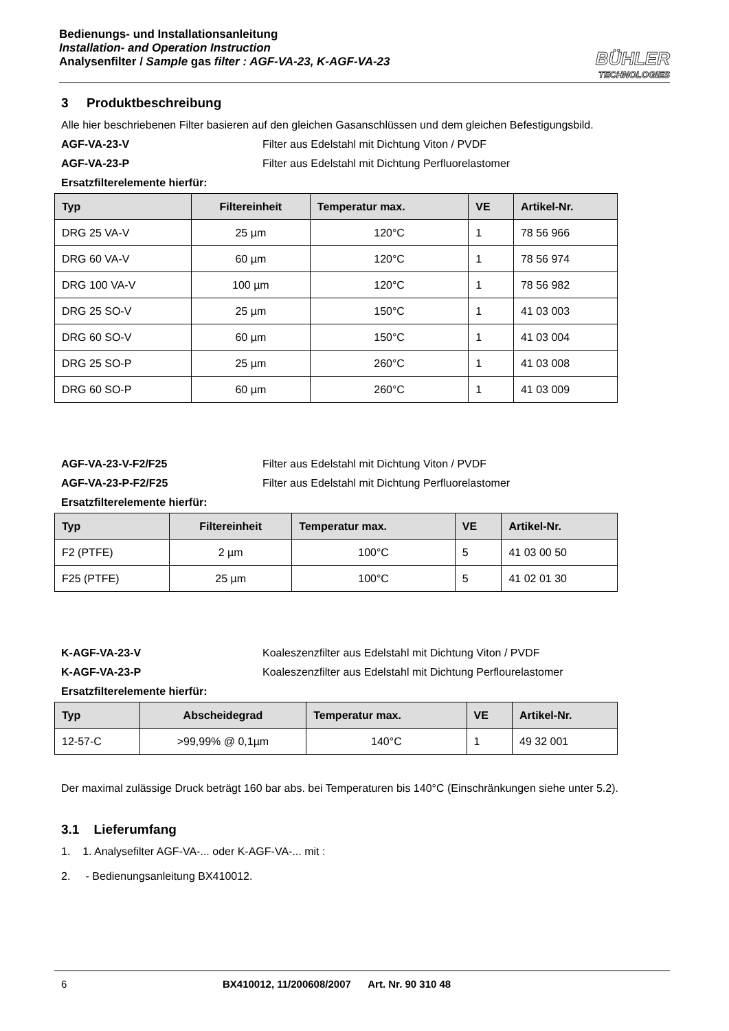Bedienungs- und Installationsanleitung
Installation- and Operation Instruction
Analysenfilter / Sample gas filter : AGF-VA-23, K-AGF-VA-23
BÜHLER
TECHNOLOGIES
3 Produktbeschreibung
Alle hier beschriebenen Filter basieren auf den gleichen Gasanschlüssen und dem gleichen Befestigungsbild.
AGF-VA-23-V Filter aus Edelstahl mit Dichtung Viton / PVDF
AGF-VA-23-P Filter aus Edelstahl mit Dichtung Perfluorelastomer
Ersatzfilterelemente hierfür:
| Typ | Filtereinheit | Temperatur max. | VE | Artikel-Nr. |
| --- | --- | --- | --- | --- |
| DRG 25 VA-V | 25 µm | 120°C | 1 | 78 56 966 |
| DRG 60 VA-V | 60 µm | 120°C | 1 | 78 56 974 |
| DRG 100 VA-V | 100 µm | 120°C | 1 | 78 56 982 |
| DRG 25 SO-V | 25 µm | 150°C | 1 | 41 03 003 |
| DRG 60 SO-V | 60 µm | 150°C | 1 | 41 03 004 |
| DRG 25 SO-P | 25 µm | 260°C | 1 | 41 03 008 |
| DRG 60 SO-P | 60 µm | 260°C | 1 | 41 03 009 |
AGF-VA-23-V-F2/F25 Filter aus Edelstahl mit Dichtung Viton / PVDF
AGF-VA-23-P-F2/F25 Filter aus Edelstahl mit Dichtung Perfluorelastomer
Ersatzfilterelemente hierfür:
| Typ | Filtereinheit | Temperatur max. | VE | Artikel-Nr. |
| --- | --- | --- | --- | --- |
| F2 (PTFE) | 2 µm | 100°C | 5 | 41 03 00 50 |
| F25 (PTFE) | 25 µm | 100°C | 5 | 41 02 01 30 |
K-AGF-VA-23-V Koaleszenzfilter aus Edelstahl mit Dichtung Viton / PVDF
K-AGF-VA-23-P Koaleszenzfilter aus Edelstahl mit Dichtung Perflourelastomer
Ersatzfilterelemente hierfür:
| Typ | Abscheidegrad | Temperatur max. | VE | Artikel-Nr. |
| --- | --- | --- | --- | --- |
| 12-57-C | >99,99% @ 0,1µm | 140°C | 1 | 49 32 001 |
Der maximal zulässige Druck beträgt 160 bar abs. bei Temperaturen bis 140°C (Einschränkungen siehe unter 5.2).
3.1 Lieferumfang
1. 1. Analysefilter AGF-VA-... oder K-AGF-VA-... mit :
2. - Bedienungsanleitung BX410012.
6 BX410012, 11/200608/2007 Art. Nr. 90 310 48